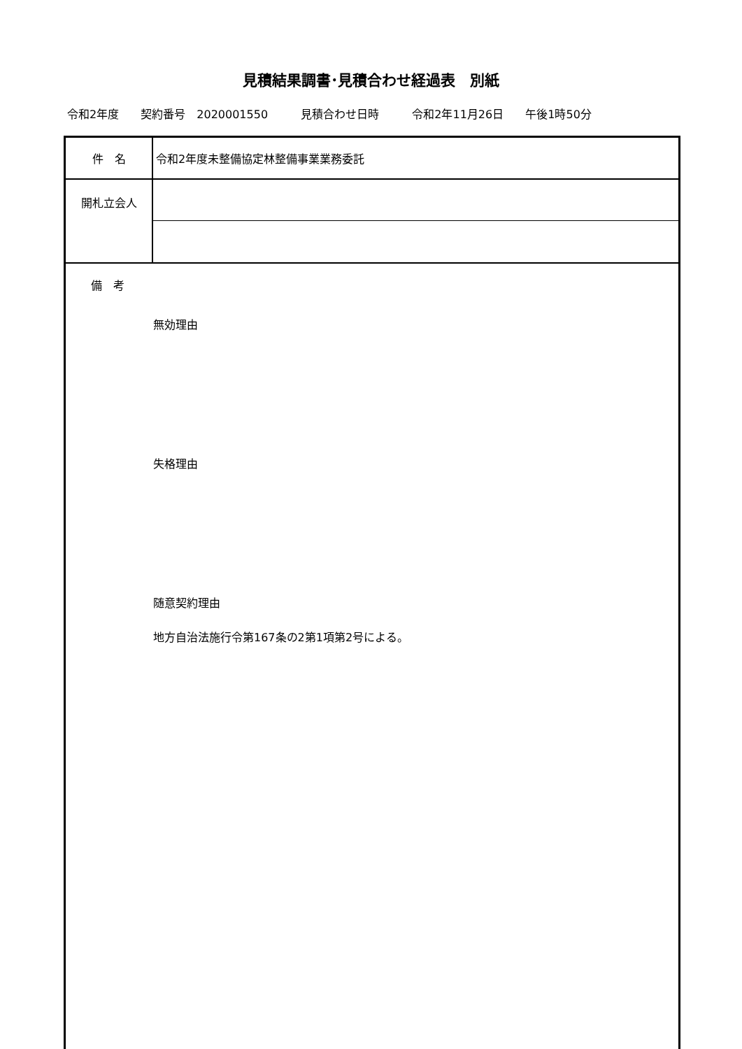見積結果調書･見積合わせ経過表　別紙
令和2年度 契約番号　2020001550 　見積合わせ日時 　令和2年11月26日 午後1時50分
| 件 名 | 令和2年度未整備協定林整備事業業務委託 |
| 開札立会人 | |
| 備 考 無効理由 失格理由 随意契約理由 地方自治法施行令第167条の2第1項第2号による。 | |